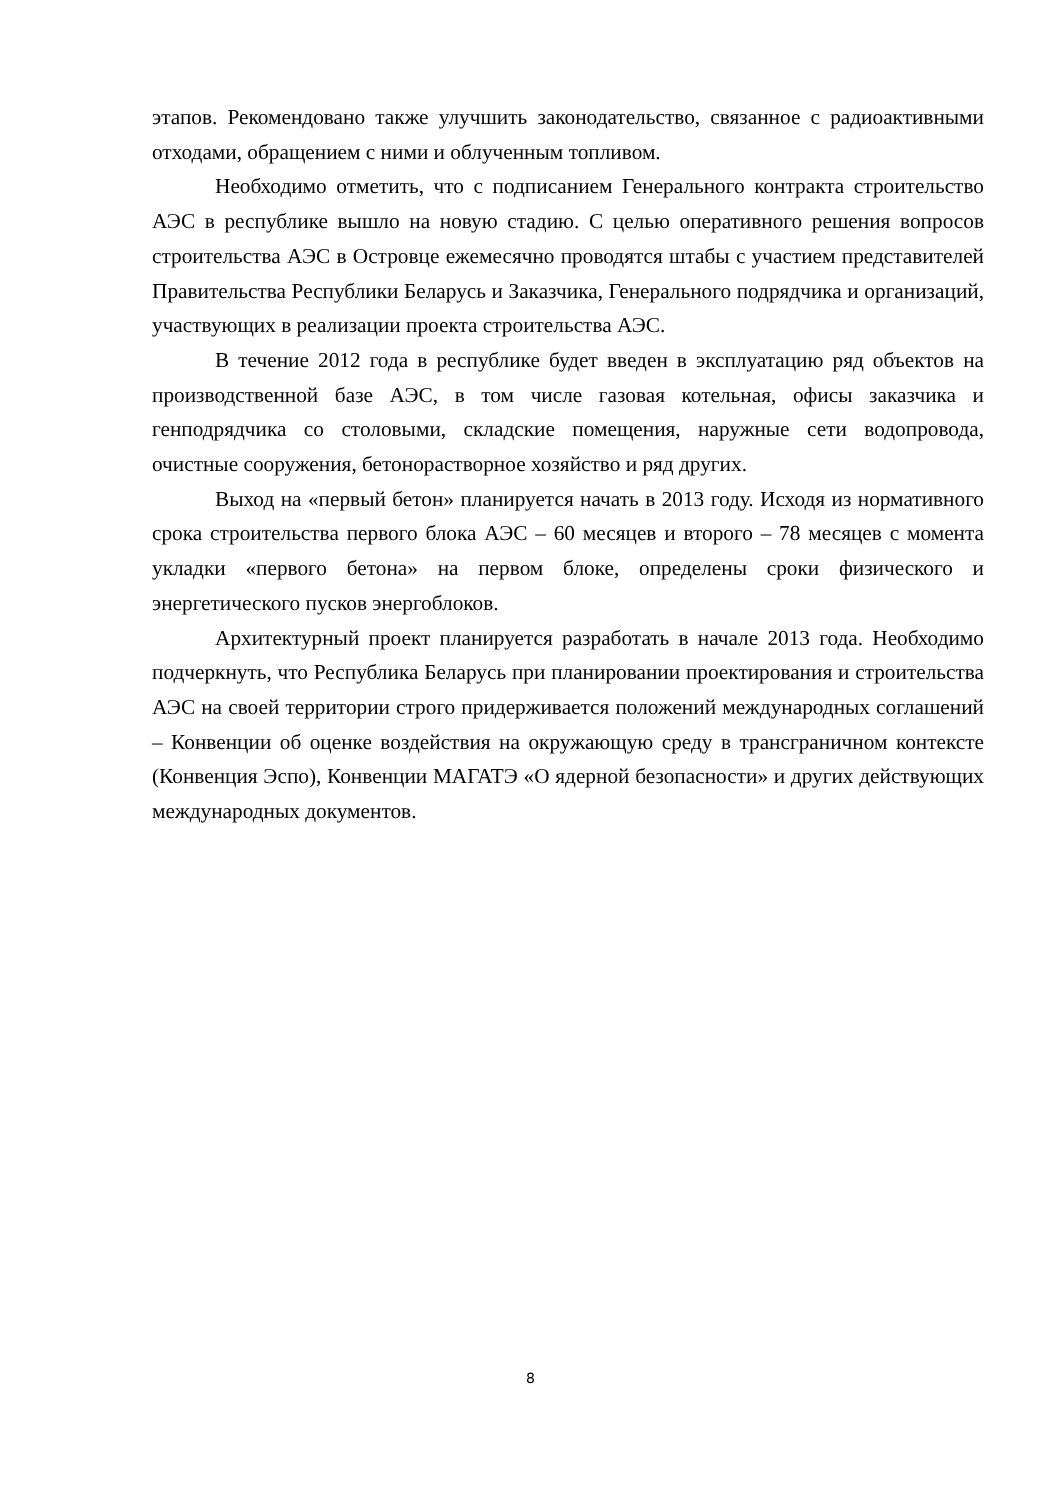этапов. Рекомендовано также улучшить законодательство, связанное с радиоактивными отходами, обращением с ними и облученным топливом.
Необходимо отметить, что с подписанием Генерального контракта строительство АЭС в республике вышло на новую стадию. С целью оперативного решения вопросов строительства АЭС в Островце ежемесячно проводятся штабы с участием представителей Правительства Республики Беларусь и Заказчика, Генерального подрядчика и организаций, участвующих в реализации проекта строительства АЭС.
В течение 2012 года в республике будет введен в эксплуатацию ряд объектов на производственной базе АЭС, в том числе газовая котельная, офисы заказчика и генподрядчика со столовыми, складские помещения, наружные сети водопровода, очистные сооружения, бетонорастворное хозяйство и ряд других.
Выход на «первый бетон» планируется начать в 2013 году. Исходя из нормативного срока строительства первого блока АЭС – 60 месяцев и второго – 78 месяцев с момента укладки «первого бетона» на первом блоке, определены сроки физического и энергетического пусков энергоблоков.
Архитектурный проект планируется разработать в начале 2013 года. Необходимо подчеркнуть, что Республика Беларусь при планировании проектирования и строительства АЭС на своей территории строго придерживается положений международных соглашений – Конвенции об оценке воздействия на окружающую среду в трансграничном контексте (Конвенция Эспо), Конвенции МАГАТЭ «О ядерной безопасности» и других действующих международных документов.
8